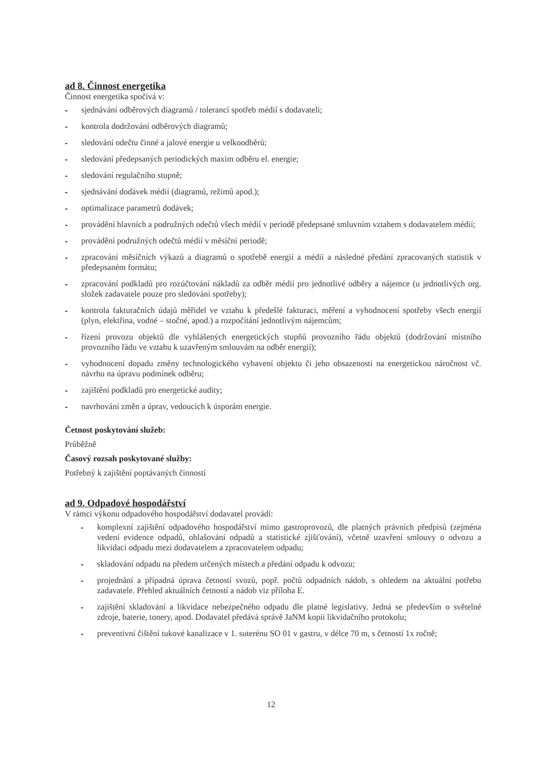ad 8. Činnost energetika
Činnost energetika spočívá v:
- sjednávání odběrových diagramů / tolerancí spotřeb médií s dodavateli;
- kontrola dodržování odběrových diagramů;
- sledování odečtu činné a jalové energie u velkoodběrů;
- sledování předepsaných periodických maxim odběru el. energie;
- sledování regulačního stupně;
- sjednávání dodávek médií (diagramů, režimů apod.);
- optimalizace parametrů dodávek;
- provádění hlavních a podružných odečtů všech médií v periodě předepsané smluvním vztahem s dodavatelem médií;
- provádění podružných odečtů médií v měsíční periodě;
- zpracování měsíčních výkazů a diagramů o spotřebě energií a médií a následné předání zpracovaných statistik v předepsaném formátu;
- zpracování podkladů pro rozúčtování nákladů za odběr médií pro jednotlivé odběry a nájemce (u jednotlivých org. složek zadavatele pouze pro sledování spotřeby);
- kontrola fakturačních údajů měřidel ve vztahu k předešlé fakturaci, měření a vyhodnocení spotřeby všech energií (plyn, elektřina, vodné – stočné, apod.) a rozpočítání jednotlivým nájemcům;
- řízení provozu objektů dle vyhlášených energetických stupňů provozního řádu objektů (dodržování místního provozního řádu ve vztahu k uzavřeným smlouvám na odběr energií);
- vyhodnocení dopadu změny technologického vybavení objektu či jeho obsazenosti na energetickou náročnost vč. návrhu na úpravu podmínek odběru;
- zajištění podkladů pro energetické audity;
- navrhování změn a úprav, vedoucích k úsporám energie.
Četnost poskytování služeb:
Průběžně
Časový rozsah poskytované služby:
Potřebný k zajištění poptávaných činností
ad 9. Odpadové hospodářství
V rámci výkonu odpadového hospodářství dodavatel provádí:
- komplexní zajištění odpadového hospodářství mimo gastroprovozů, dle platných právních předpisů (zejména vedení evidence odpadů, ohlašování odpadů a statistické zjišťování), včetně uzavření smlouvy o odvozu a likvidaci odpadu mezi dodavatelem a zpracovatelem odpadu;
- skladování odpadu na předem určených místech a předání odpadu k odvozu;
- projednání a případná úprava četností svozů, popř. počtů odpadních nádob, s ohledem na aktuální potřebu zadavatele. Přehled aktuálních četností a nádob viz příloha E.
- zajištění skladování a likvidace nebezpečného odpadu dle platné legislativy. Jedná se především o světelné zdroje, baterie, tonery, apod. Dodavatel předává správě JaNM kopii likvidačního protokolu;
- preventivní čištění tukové kanalizace v 1. suterénu SO 01 v gastru, v délce 70 m, s četností 1x ročně;
12